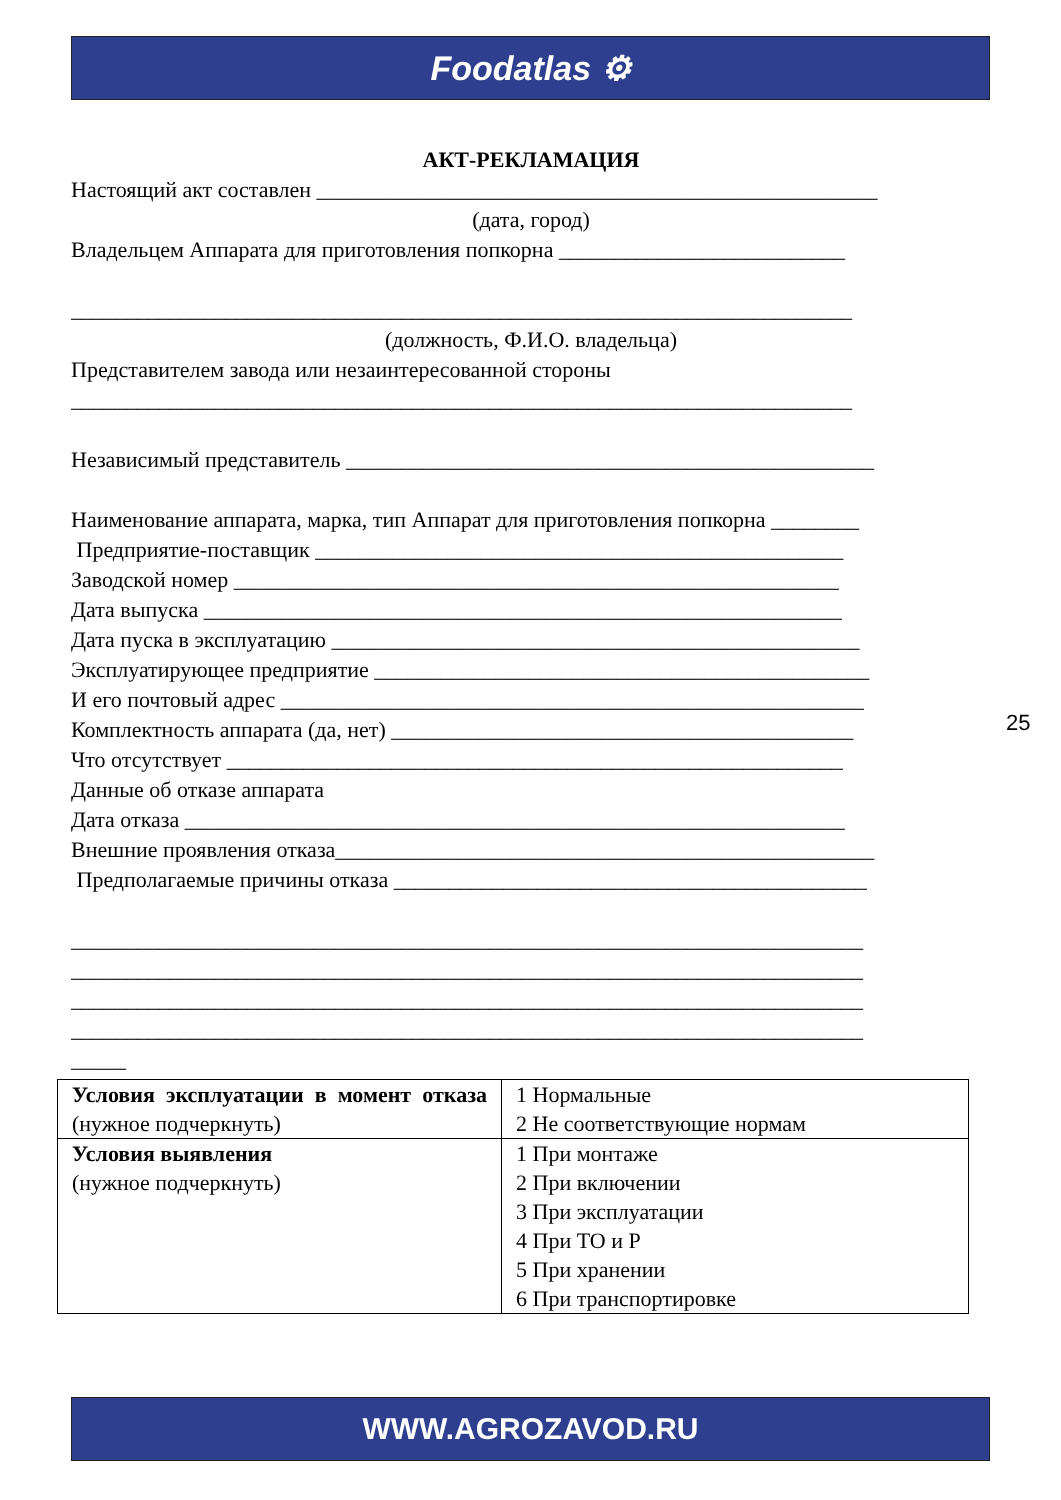Foodatlas ⚙
АКТ-РЕКЛАМАЦИЯ
Настоящий акт составлен ___________________________________________________
(дата, город)
Владельцем Аппарата для приготовления попкорна __________________________
_______________________________________________________________________
(должность, Ф.И.О. владельца)
Представителем завода или незаинтересованной стороны
_______________________________________________________________________
Независимый представитель ________________________________________________
Наименование аппарата, марка, тип Аппарат для приготовления попкорна ________
Предприятие-поставщик ________________________________________________
Заводской номер _______________________________________________________
Дата выпуска __________________________________________________________
Дата пуска в эксплуатацию ________________________________________________
Эксплуатирующее предприятие _____________________________________________
И его почтовый адрес _____________________________________________________
Комплектность аппарата (да, нет) __________________________________________
Что отсутствует ________________________________________________________
Данные об отказе аппарата
Дата отказа ____________________________________________________________
Внешние проявления отказа_________________________________________________
Предполагаемые причины отказа ___________________________________________
________________________________________________________________________
________________________________________________________________________
________________________________________________________________________
________________________________________________________________________
_____
| Условия эксплуатации в момент отказа (нужное подчеркнуть) | 1 Нормальные 2 Не соответствующие нормам |
| Условия выявления (нужное подчеркнуть) | 1 При монтаже 2 При включении 3 При эксплуатации 4 При ТО и Р 5 При хранении 6 При транспортировке |
25
WWW.AGROZAVOD.RU